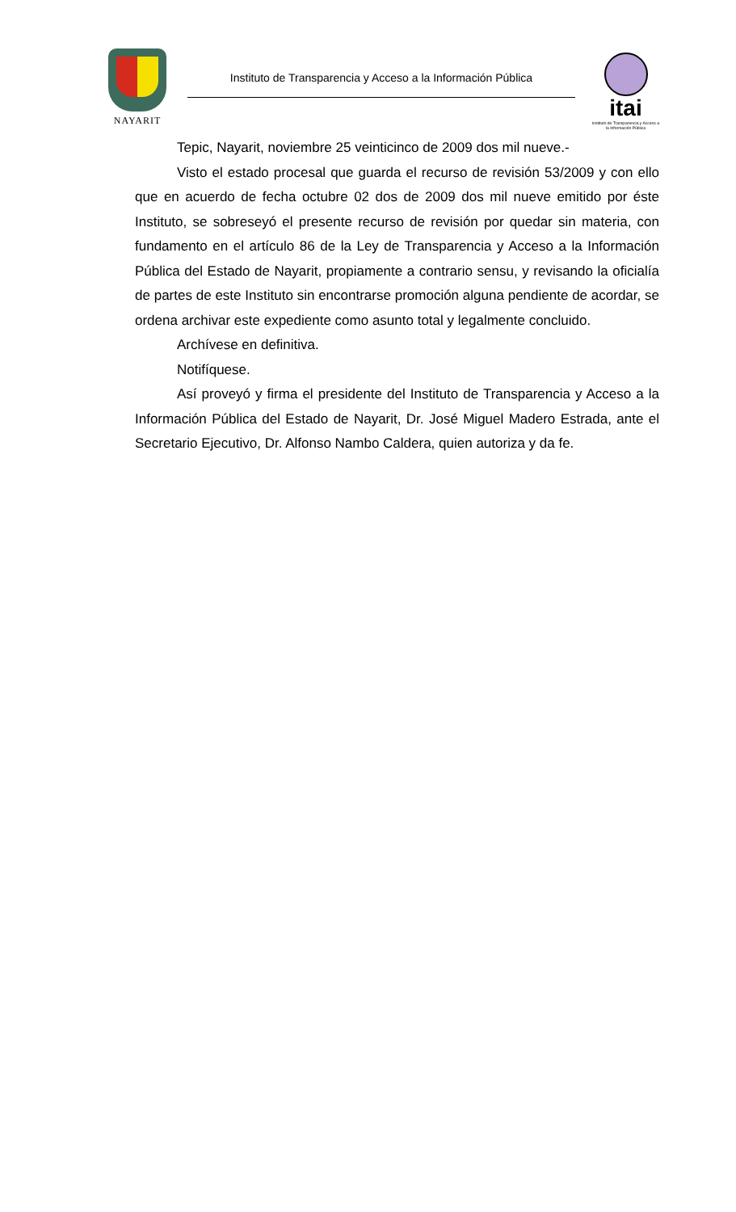NAYARIT
Instituto de Transparencia y Acceso a la Información Pública
itai
Instituto de Transparencia y Acceso a la Información Pública
Tepic, Nayarit, noviembre 25 veinticinco de 2009 dos mil nueve.-
Visto el estado procesal que guarda el recurso de revisión 53/2009 y con ello que en acuerdo de fecha octubre 02 dos de 2009 dos mil nueve emitido por éste Instituto, se sobreseyó el presente recurso de revisión por quedar sin materia, con fundamento en el artículo 86 de la Ley de Transparencia y Acceso a la Información Pública del Estado de Nayarit, propiamente a contrario sensu, y revisando la oficialía de partes de este Instituto sin encontrarse promoción alguna pendiente de acordar, se ordena archivar este expediente como asunto total y legalmente concluido.
Archívese en definitiva.
Notifíquese.
Así proveyó y firma el presidente del Instituto de Transparencia y Acceso a la Información Pública del Estado de Nayarit, Dr. José Miguel Madero Estrada, ante el Secretario Ejecutivo, Dr. Alfonso Nambo Caldera, quien autoriza y da fe.